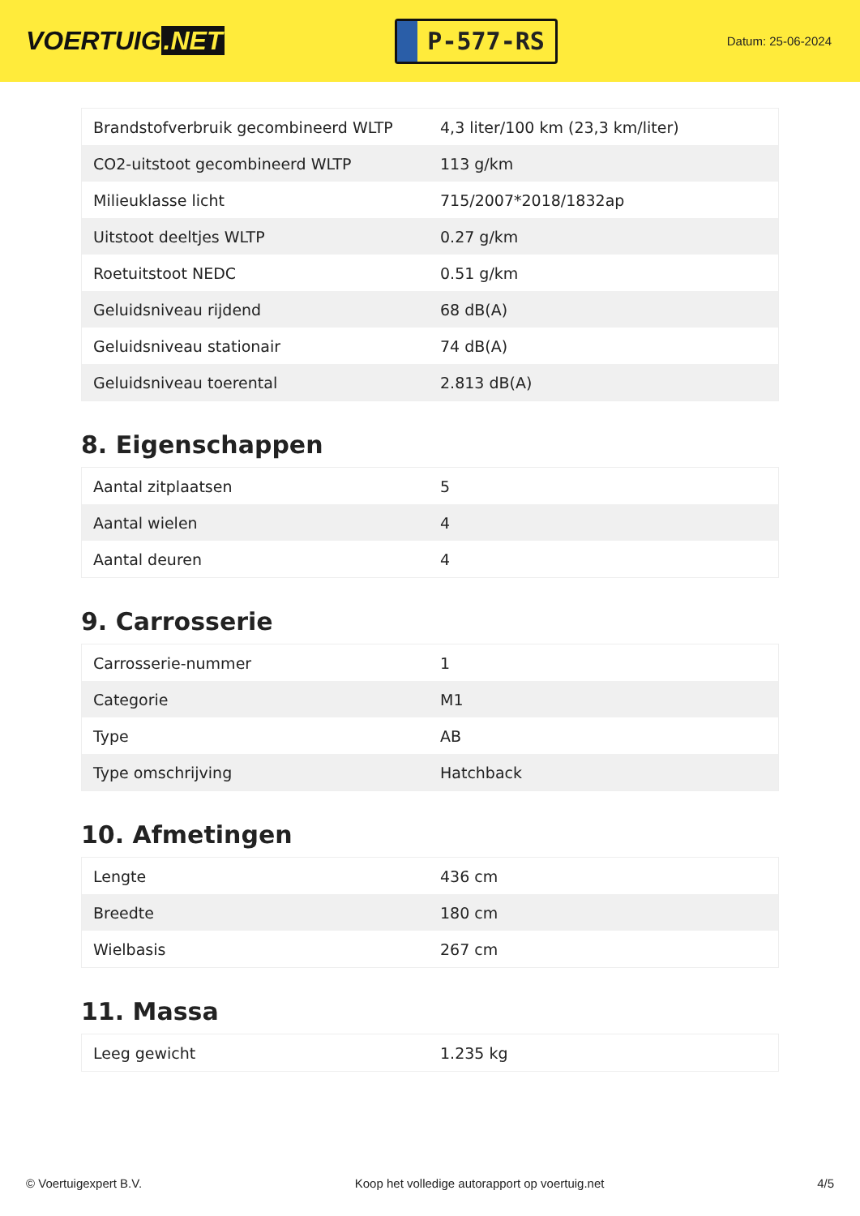VOERTUIG.NET
P-577-RS
Datum: 25-06-2024
| Brandstofverbruik gecombineerd WLTP | 4,3 liter/100 km (23,3 km/liter) |
| CO2-uitstoot gecombineerd WLTP | 113 g/km |
| Milieuklasse licht | 715/2007*2018/1832ap |
| Uitstoot deeltjes WLTP | 0.27 g/km |
| Roetuitstoot NEDC | 0.51 g/km |
| Geluidsniveau rijdend | 68 dB(A) |
| Geluidsniveau stationair | 74 dB(A) |
| Geluidsniveau toerental | 2.813 dB(A) |
8. Eigenschappen
| Aantal zitplaatsen | 5 |
| Aantal wielen | 4 |
| Aantal deuren | 4 |
9. Carrosserie
| Carrosserie-nummer | 1 |
| Categorie | M1 |
| Type | AB |
| Type omschrijving | Hatchback |
10. Afmetingen
| Lengte | 436 cm |
| Breedte | 180 cm |
| Wielbasis | 267 cm |
11. Massa
| Leeg gewicht | 1.235 kg |
© Voertuigexpert B.V. Koop het volledige autorapport op voertuig.net 4/5